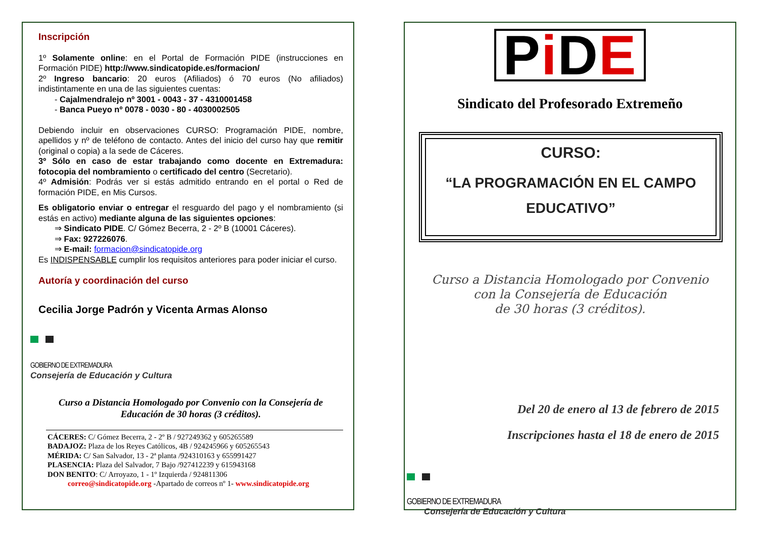Inscripción
1º Solamente online: en el Portal de Formación PIDE (instrucciones en Formación PIDE) http://www.sindicatopide.es/formacion/
2º Ingreso bancario: 20 euros (Afiliados) ó 70 euros (No afiliados) indistintamente en una de las siguientes cuentas:
- Cajalmendralejo nº 3001 - 0043 - 37 - 4310001458
- Banca Pueyo nº 0078 - 0030 - 80 - 4030002505
Debiendo incluir en observaciones CURSO: Programación PIDE, nombre, apellidos y nº de teléfono de contacto. Antes del inicio del curso hay que remitir (original o copia) a la sede de Cáceres.
3º Sólo en caso de estar trabajando como docente en Extremadura: fotocopia del nombramiento o certificado del centro (Secretario).
4º Admisión: Podrás ver si estás admitido entrando en el portal o Red de formación PIDE, en Mis Cursos.
Es obligatorio enviar o entregar el resguardo del pago y el nombramiento (si estás en activo) mediante alguna de las siguientes opciones:
⇒ Sindicato PIDE. C/ Gómez Becerra, 2 - 2º B (10001 Cáceres).
⇒ Fax: 927226076.
⇒ E-mail: formacion@sindicatopide.org
Es INDISPENSABLE cumplir los requisitos anteriores para poder iniciar el curso.
Autoría y coordinación del curso
Cecilia Jorge Padrón y Vicenta Armas Alonso
GOBIERNO DE EXTREMADURA
Consejería de Educación y Cultura
Curso a Distancia Homologado por Convenio con la Consejería de Educación de 30 horas (3 créditos).
CÁCERES: C/ Gómez Becerra, 2 - 2º B / 927249362 y 605265589
BADAJOZ: Plaza de los Reyes Católicos, 4B / 924245966 y 605265543
MÉRIDA: C/ San Salvador, 13 - 2ª planta /924310163 y 655991427
PLASENCIA: Plaza del Salvador, 7 Bajo /927412239 y 615943168
DON BENITO: C/ Arroyazo, 1 - 1º Izquierda / 924811306
correo@sindicatopide.org -Apartado de correos nº 1- www.sindicatopide.org
Pi DE
Sindicato del Profesorado Extremeño
CURSO:
“LA PROGRAMACIÓN EN EL CAMPO EDUCATIVO”
Curso a Distancia Homologado por Convenio
con la Consejería de Educación
de 30 horas (3 créditos).
Del 20 de enero al 13 de febrero de 2015
Inscripciones hasta el 18 de enero de 2015
GOBIERNO DE EXTREMADURA
Consejería de Educación y Cultura